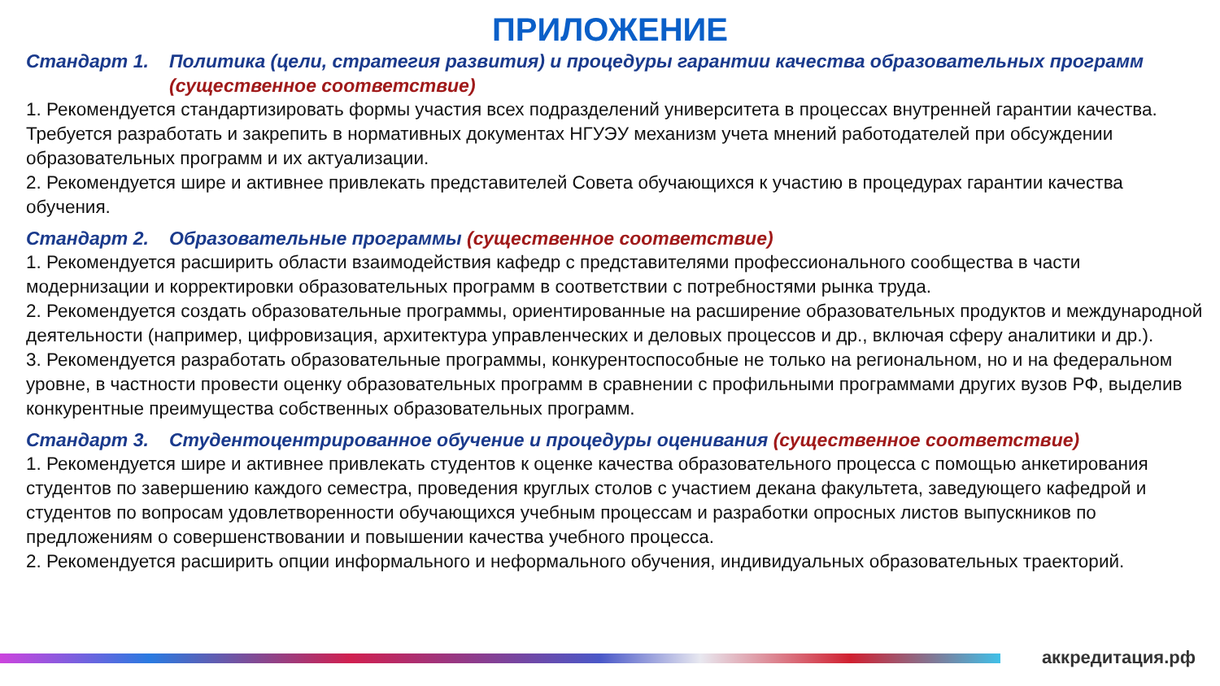ПРИЛОЖЕНИЕ
Стандарт 1. Политика (цели, стратегия развития) и процедуры гарантии качества образовательных программ (существенное соответствие)
1. Рекомендуется стандартизировать формы участия всех подразделений университета в процессах внутренней гарантии качества. Требуется разработать и закрепить в нормативных документах НГУЭУ механизм учета мнений работодателей при обсуждении образовательных программ и их актуализации.
2. Рекомендуется шире и активнее привлекать представителей Совета обучающихся к участию в процедурах гарантии качества обучения.
Стандарт 2. Образовательные программы (существенное соответствие)
1. Рекомендуется расширить области взаимодействия кафедр с представителями профессионального сообщества в части модернизации и корректировки образовательных программ в соответствии с потребностями рынка труда.
2. Рекомендуется создать образовательные программы, ориентированные на расширение образовательных продуктов и международной деятельности (например, цифровизация, архитектура управленческих и деловых процессов и др., включая сферу аналитики и др.).
3. Рекомендуется разработать образовательные программы, конкурентоспособные не только на региональном, но и на федеральном уровне, в частности провести оценку образовательных программ в сравнении с профильными программами других вузов РФ, выделив конкурентные преимущества собственных образовательных программ.
Стандарт 3. Студентоцентрированное обучение и процедуры оценивания (существенное соответствие)
1. Рекомендуется шире и активнее привлекать студентов к оценке качества образовательного процесса с помощью анкетирования студентов по завершению каждого семестра, проведения круглых столов с участием декана факультета, заведующего кафедрой и студентов по вопросам удовлетворенности обучающихся учебным процессам и разработки опросных листов выпускников по предложениям о совершенствовании и повышении качества учебного процесса.
2. Рекомендуется расширить опции информального и неформального обучения, индивидуальных образовательных траекторий.
аккредитация.рф